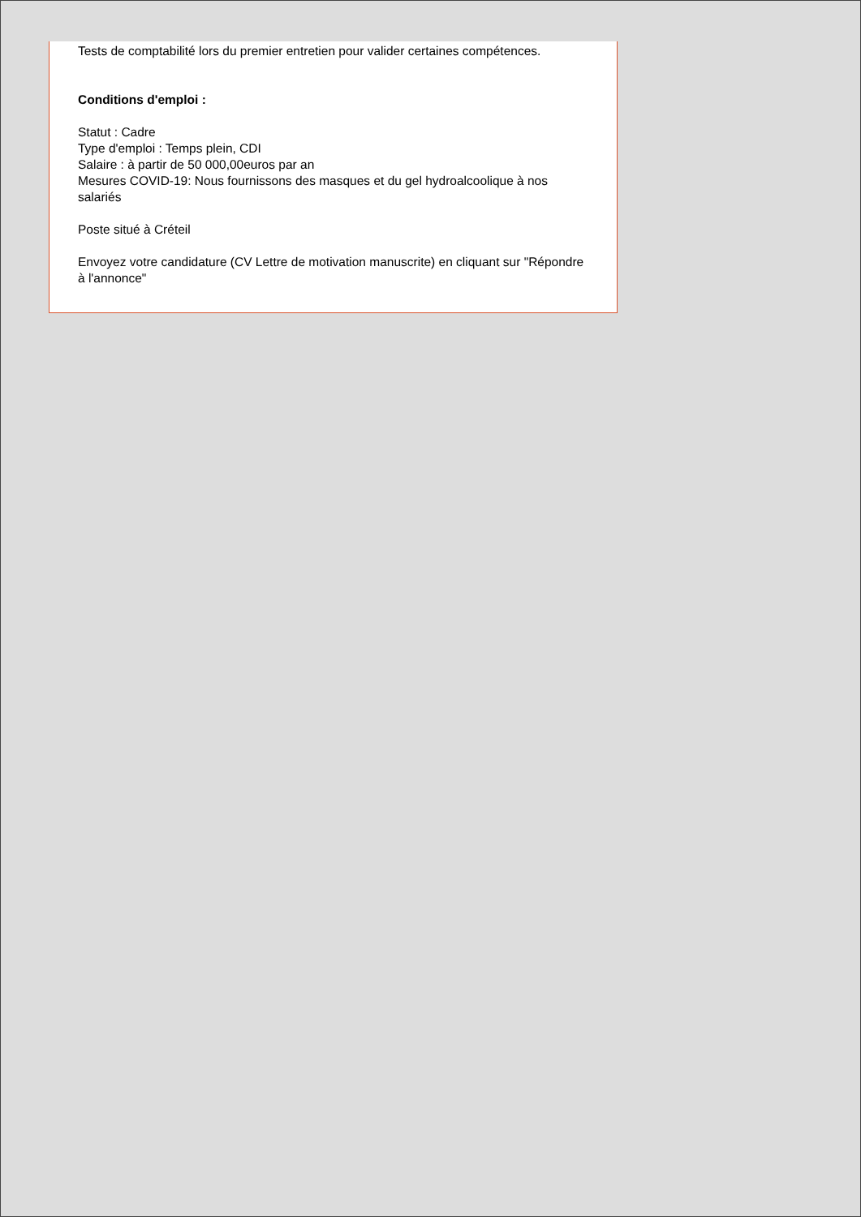Tests de comptabilité lors du premier entretien pour valider certaines compétences.
Conditions d'emploi :
Statut : Cadre
Type d'emploi : Temps plein, CDI
Salaire : à partir de 50 000,00euros par an
Mesures COVID-19: Nous fournissons des masques et du gel hydroalcoolique à nos salariés
Poste situé à Créteil
Envoyez votre candidature (CV Lettre de motivation manuscrite) en cliquant sur "Répondre à l'annonce"